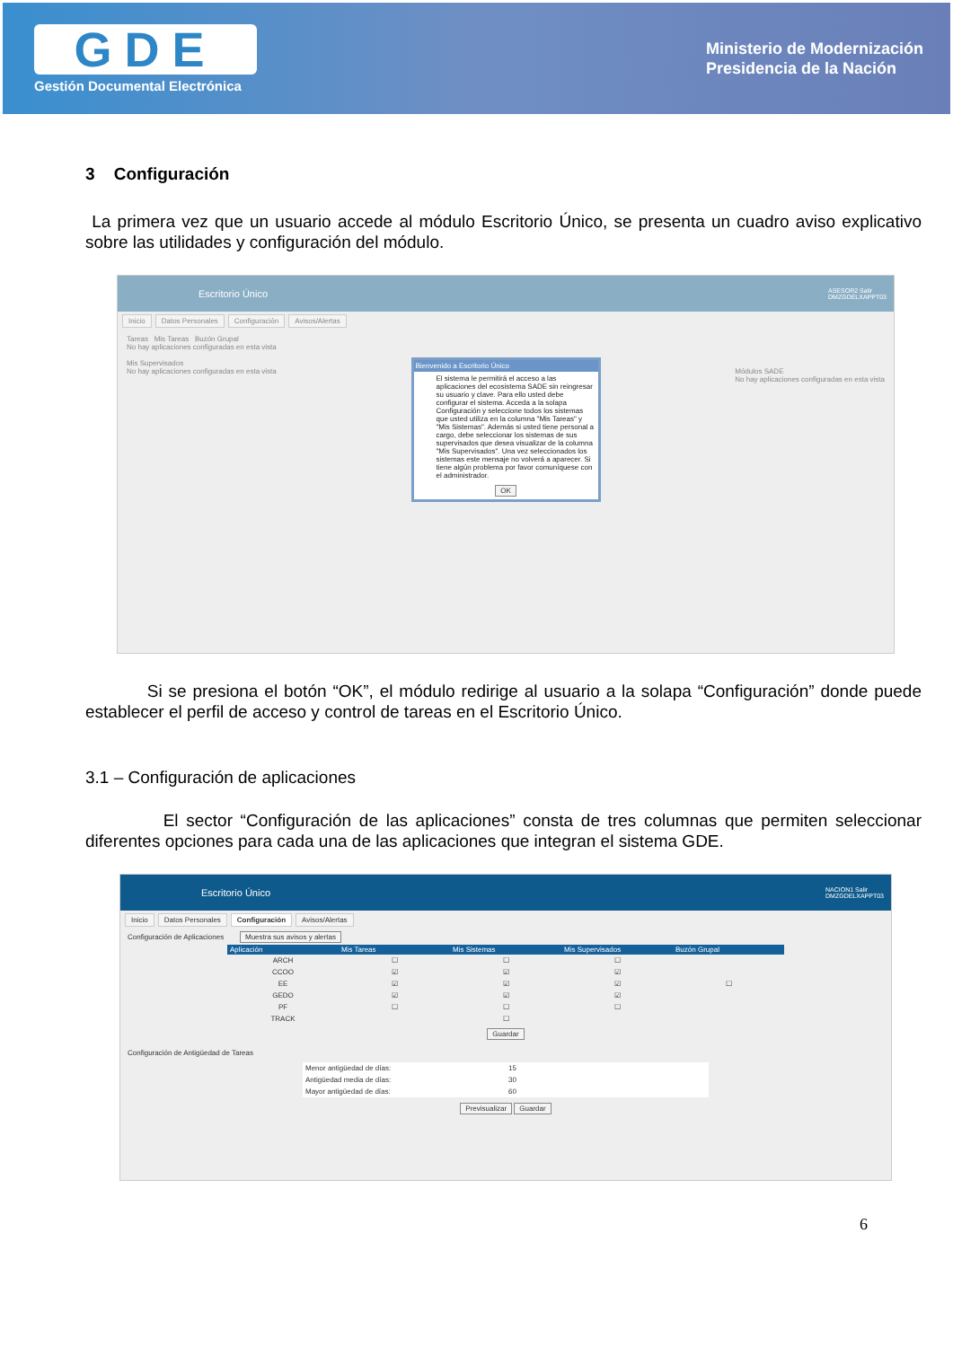GDE
Gestión Documental Electrónica
Ministerio de Modernización
Presidencia de la Nación
3 Configuración
La primera vez que un usuario accede al módulo Escritorio Único, se presenta un cuadro aviso explicativo sobre las utilidades y configuración del módulo.
Escritorio Único ASESOR2 Salir
DMZGDELXAPPT03
Inicio Datos Personales Configuración Avisos/Alertas
Tareas Mis Tareas Buzón Grupal
No hay aplicaciones configuradas en esta vista
Mis Supervisados
No hay aplicaciones configuradas en esta vista Módulos SADE
No hay aplicaciones configuradas en esta vista
Bienvenido a Escritorio Único
El sistema le permitirá el acceso a las aplicaciones del ecosistema SADE sin reingresar su usuario y clave. Para ello usted debe configurar el sistema. Acceda a la solapa Configuración y seleccione todos los sistemas que usted utiliza en la columna "Mis Tareas" y "Mis Sistemas". Además si usted tiene personal a cargo, debe seleccionar los sistemas de sus supervisados que desea visualizar de la columna "Mis Supervisados". Una vez seleccionados los sistemas este mensaje no volverá a aparecer. Si tiene algún problema por favor comuníquese con el administrador.
OK
Si se presiona el botón “OK”, el módulo redirige al usuario a la solapa “Configuración” donde puede establecer el perfil de acceso y control de tareas en el Escritorio Único.
3.1 – Configuración de aplicaciones
El sector “Configuración de las aplicaciones” consta de tres columnas que permiten seleccionar diferentes opciones para cada una de las aplicaciones que integran el sistema GDE.
Escritorio Único NACION1 Salir
DMZGDELXAPPT03
Inicio Datos Personales Configuración Avisos/Alertas
Configuración de Aplicaciones Muestra sus avisos y alertas
| Aplicación | Mis Tareas | Mis Sistemas | Mis Supervisados | Buzón Grupal |
| --- | --- | --- | --- | --- |
| ARCH | ☐ | ☐ | ☐ | |
| CCOO | ☑ | ☑ | ☑ | |
| EE | ☑ | ☑ | ☑ | ☐ |
| GEDO | ☑ | ☑ | ☑ | |
| PF | ☐ | ☐ | ☐ | |
| TRACK | | ☐ | | |
Guardar
Configuración de Antigüedad de Tareas
| Menor antigüedad de días: | 15 |
| Antigüedad media de días: | 30 |
| Mayor antigüedad de días: | 60 |
Previsualizar Guardar
6